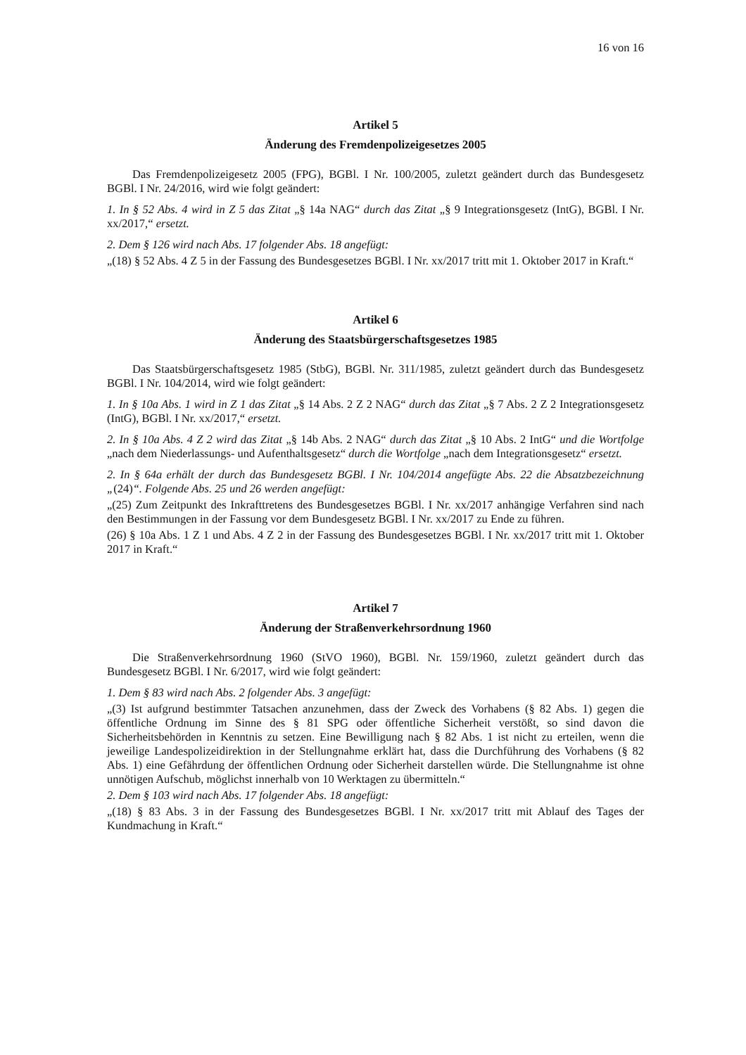16 von 16
Artikel 5
Änderung des Fremdenpolizeigesetzes 2005
Das Fremdenpolizeigesetz 2005 (FPG), BGBl. I Nr. 100/2005, zuletzt geändert durch das Bundesgesetz BGBl. I Nr. 24/2016, wird wie folgt geändert:
1. In § 52 Abs. 4 wird in Z 5 das Zitat „§ 14a NAG“ durch das Zitat „§ 9 Integrationsgesetz (IntG), BGBl. I Nr. xx/2017,“ ersetzt.
2. Dem § 126 wird nach Abs. 17 folgender Abs. 18 angefügt:
„(18) § 52 Abs. 4 Z 5 in der Fassung des Bundesgesetzes BGBl. I Nr. xx/2017 tritt mit 1. Oktober 2017 in Kraft.“
Artikel 6
Änderung des Staatsbürgerschaftsgesetzes 1985
Das Staatsbürgerschaftsgesetz 1985 (StbG), BGBl. Nr. 311/1985, zuletzt geändert durch das Bundesgesetz BGBl. I Nr. 104/2014, wird wie folgt geändert:
1. In § 10a Abs. 1 wird in Z 1 das Zitat „§ 14 Abs. 2 Z 2 NAG“ durch das Zitat „§ 7 Abs. 2 Z 2 Integrationsgesetz (IntG), BGBl. I Nr. xx/2017,“ ersetzt.
2. In § 10a Abs. 4 Z 2 wird das Zitat „§ 14b Abs. 2 NAG“ durch das Zitat „§ 10 Abs. 2 IntG“ und die Wortfolge „nach dem Niederlassungs- und Aufenthaltsgesetz“ durch die Wortfolge „nach dem Integrationsgesetz“ ersetzt.
2. In § 64a erhält der durch das Bundesgesetz BGBl. I Nr. 104/2014 angefügte Abs. 22 die Absatzbezeichnung „(24)“. Folgende Abs. 25 und 26 werden angefügt:
„(25) Zum Zeitpunkt des Inkrafttretens des Bundesgesetzes BGBl. I Nr. xx/2017 anhängige Verfahren sind nach den Bestimmungen in der Fassung vor dem Bundesgesetz BGBl. I Nr. xx/2017 zu Ende zu führen.
(26) § 10a Abs. 1 Z 1 und Abs. 4 Z 2 in der Fassung des Bundesgesetzes BGBl. I Nr. xx/2017 tritt mit 1. Oktober 2017 in Kraft.“
Artikel 7
Änderung der Straßenverkehrsordnung 1960
Die Straßenverkehrsordnung 1960 (StVO 1960), BGBl. Nr. 159/1960, zuletzt geändert durch das Bundesgesetz BGBl. I Nr. 6/2017, wird wie folgt geändert:
1. Dem § 83 wird nach Abs. 2 folgender Abs. 3 angefügt:
„(3) Ist aufgrund bestimmter Tatsachen anzunehmen, dass der Zweck des Vorhabens (§ 82 Abs. 1) gegen die öffentliche Ordnung im Sinne des § 81 SPG oder öffentliche Sicherheit verstößt, so sind davon die Sicherheitsbehörden in Kenntnis zu setzen. Eine Bewilligung nach § 82 Abs. 1 ist nicht zu erteilen, wenn die jeweilige Landespolizeidirektion in der Stellungnahme erklärt hat, dass die Durchführung des Vorhabens (§ 82 Abs. 1) eine Gefährdung der öffentlichen Ordnung oder Sicherheit darstellen würde. Die Stellungnahme ist ohne unnötigen Aufschub, möglichst innerhalb von 10 Werktagen zu übermitteln.“
2. Dem § 103 wird nach Abs. 17 folgender Abs. 18 angefügt:
„(18) § 83 Abs. 3 in der Fassung des Bundesgesetzes BGBl. I Nr. xx/2017 tritt mit Ablauf des Tages der Kundmachung in Kraft.“